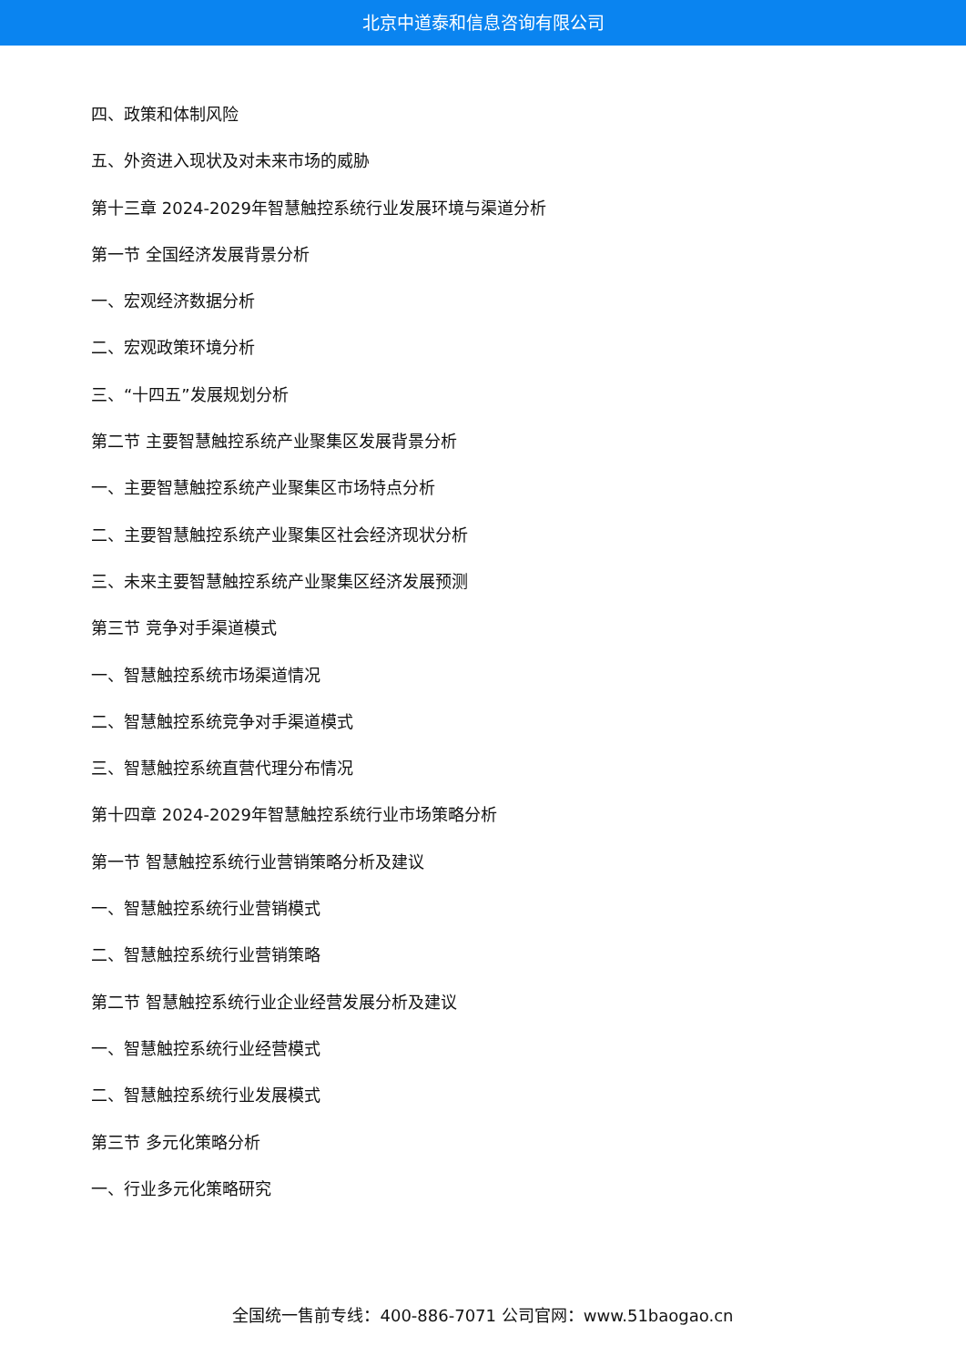北京中道泰和信息咨询有限公司
四、政策和体制风险
五、外资进入现状及对未来市场的威胁
第十三章 2024-2029年智慧触控系统行业发展环境与渠道分析
第一节 全国经济发展背景分析
一、宏观经济数据分析
二、宏观政策环境分析
三、“十四五”发展规划分析
第二节 主要智慧触控系统产业聚集区发展背景分析
一、主要智慧触控系统产业聚集区市场特点分析
二、主要智慧触控系统产业聚集区社会经济现状分析
三、未来主要智慧触控系统产业聚集区经济发展预测
第三节 竞争对手渠道模式
一、智慧触控系统市场渠道情况
二、智慧触控系统竞争对手渠道模式
三、智慧触控系统直营代理分布情况
第十四章 2024-2029年智慧触控系统行业市场策略分析
第一节 智慧触控系统行业营销策略分析及建议
一、智慧触控系统行业营销模式
二、智慧触控系统行业营销策略
第二节 智慧触控系统行业企业经营发展分析及建议
一、智慧触控系统行业经营模式
二、智慧触控系统行业发展模式
第三节 多元化策略分析
一、行业多元化策略研究
全国统一售前专线：400-886-7071 公司官网：www.51baogao.cn